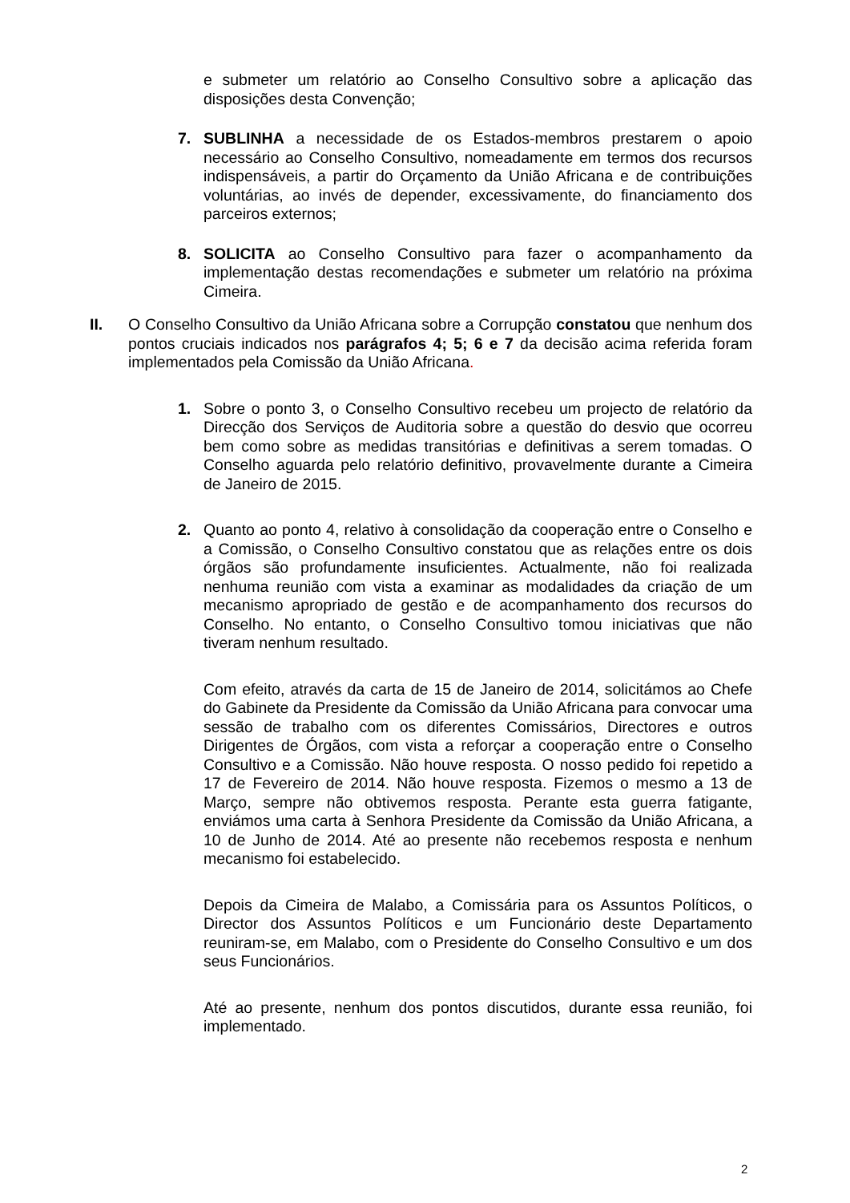e submeter um relatório ao Conselho Consultivo sobre a aplicação das disposições desta Convenção;
7. SUBLINHA a necessidade de os Estados-membros prestarem o apoio necessário ao Conselho Consultivo, nomeadamente em termos dos recursos indispensáveis, a partir do Orçamento da União Africana e de contribuições voluntárias, ao invés de depender, excessivamente, do financiamento dos parceiros externos;
8. SOLICITA ao Conselho Consultivo para fazer o acompanhamento da implementação destas recomendações e submeter um relatório na próxima Cimeira.
II. O Conselho Consultivo da União Africana sobre a Corrupção constatou que nenhum dos pontos cruciais indicados nos parágrafos 4; 5; 6 e 7 da decisão acima referida foram implementados pela Comissão da União Africana.
1. Sobre o ponto 3, o Conselho Consultivo recebeu um projecto de relatório da Direcção dos Serviços de Auditoria sobre a questão do desvio que ocorreu bem como sobre as medidas transitórias e definitivas a serem tomadas. O Conselho aguarda pelo relatório definitivo, provavelmente durante a Cimeira de Janeiro de 2015.
2. Quanto ao ponto 4, relativo à consolidação da cooperação entre o Conselho e a Comissão, o Conselho Consultivo constatou que as relações entre os dois órgãos são profundamente insuficientes. Actualmente, não foi realizada nenhuma reunião com vista a examinar as modalidades da criação de um mecanismo apropriado de gestão e de acompanhamento dos recursos do Conselho. No entanto, o Conselho Consultivo tomou iniciativas que não tiveram nenhum resultado.
Com efeito, através da carta de 15 de Janeiro de 2014, solicitámos ao Chefe do Gabinete da Presidente da Comissão da União Africana para convocar uma sessão de trabalho com os diferentes Comissários, Directores e outros Dirigentes de Órgãos, com vista a reforçar a cooperação entre o Conselho Consultivo e a Comissão. Não houve resposta. O nosso pedido foi repetido a 17 de Fevereiro de 2014. Não houve resposta. Fizemos o mesmo a 13 de Março, sempre não obtivemos resposta. Perante esta guerra fatigante, enviámos uma carta à Senhora Presidente da Comissão da União Africana, a 10 de Junho de 2014. Até ao presente não recebemos resposta e nenhum mecanismo foi estabelecido.
Depois da Cimeira de Malabo, a Comissária para os Assuntos Políticos, o Director dos Assuntos Políticos e um Funcionário deste Departamento reuniram-se, em Malabo, com o Presidente do Conselho Consultivo e um dos seus Funcionários.
Até ao presente, nenhum dos pontos discutidos, durante essa reunião, foi implementado.
2